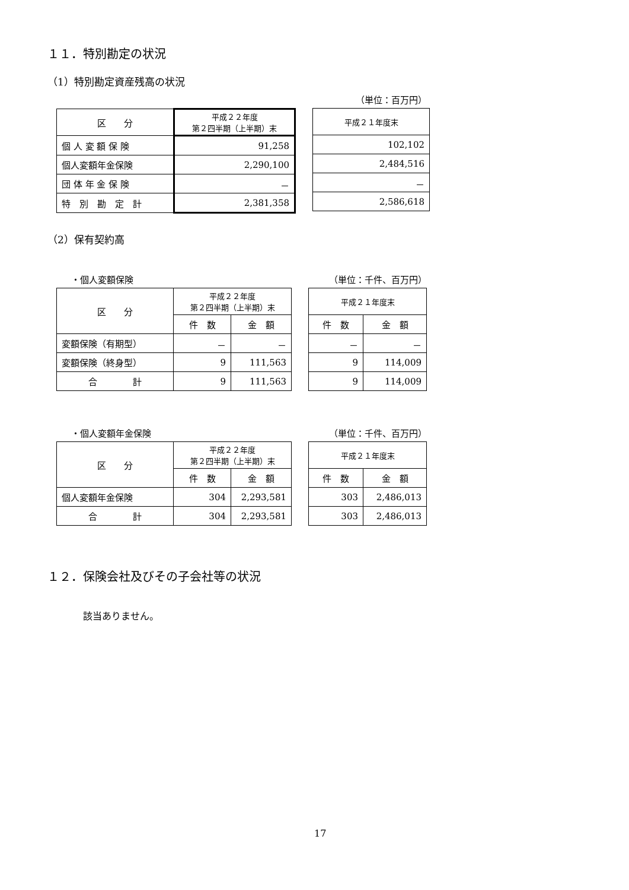１１．特別勘定の状況
（1）特別勘定資産残高の状況
（単位：百万円）
| 区 分 | 平成２２年度 第２四半期（上半期）末 |
| --- | --- |
| 個 人 変 額 保 険 | 91,258 |
| 個人変額年金保険 | 2,290,100 |
| 団 体 年 金 保 険 | － |
| 特 別 勘 定 計 | 2,381,358 |
| 平成２１年度末 |
| --- |
| 102,102 |
| 2,484,516 |
| － |
| 2,586,618 |
（2）保有契約高
・個人変額保険 （単位：千件、百万円）
| 区 分 | 平成２２年度 第２四半期（上半期）末 | |
| --- | --- | --- |
| | 件 数 | 金 額 |
| 変額保険（有期型） | － | － |
| 変額保険（終身型） | 9 | 111,563 |
| 合 計 | 9 | 111,563 |
| 平成２１年度末 | |
| --- | --- |
| 件 数 | 金 額 |
| － | － |
| 9 | 114,009 |
| 9 | 114,009 |
・個人変額年金保険 （単位：千件、百万円）
| 区 分 | 平成２２年度 第２四半期（上半期）末 | |
| --- | --- | --- |
| | 件 数 | 金 額 |
| 個人変額年金保険 | 304 | 2,293,581 |
| 合 計 | 304 | 2,293,581 |
| 平成２１年度末 | |
| --- | --- |
| 件 数 | 金 額 |
| 303 | 2,486,013 |
| 303 | 2,486,013 |
１２．保険会社及びその子会社等の状況
該当ありません。
17